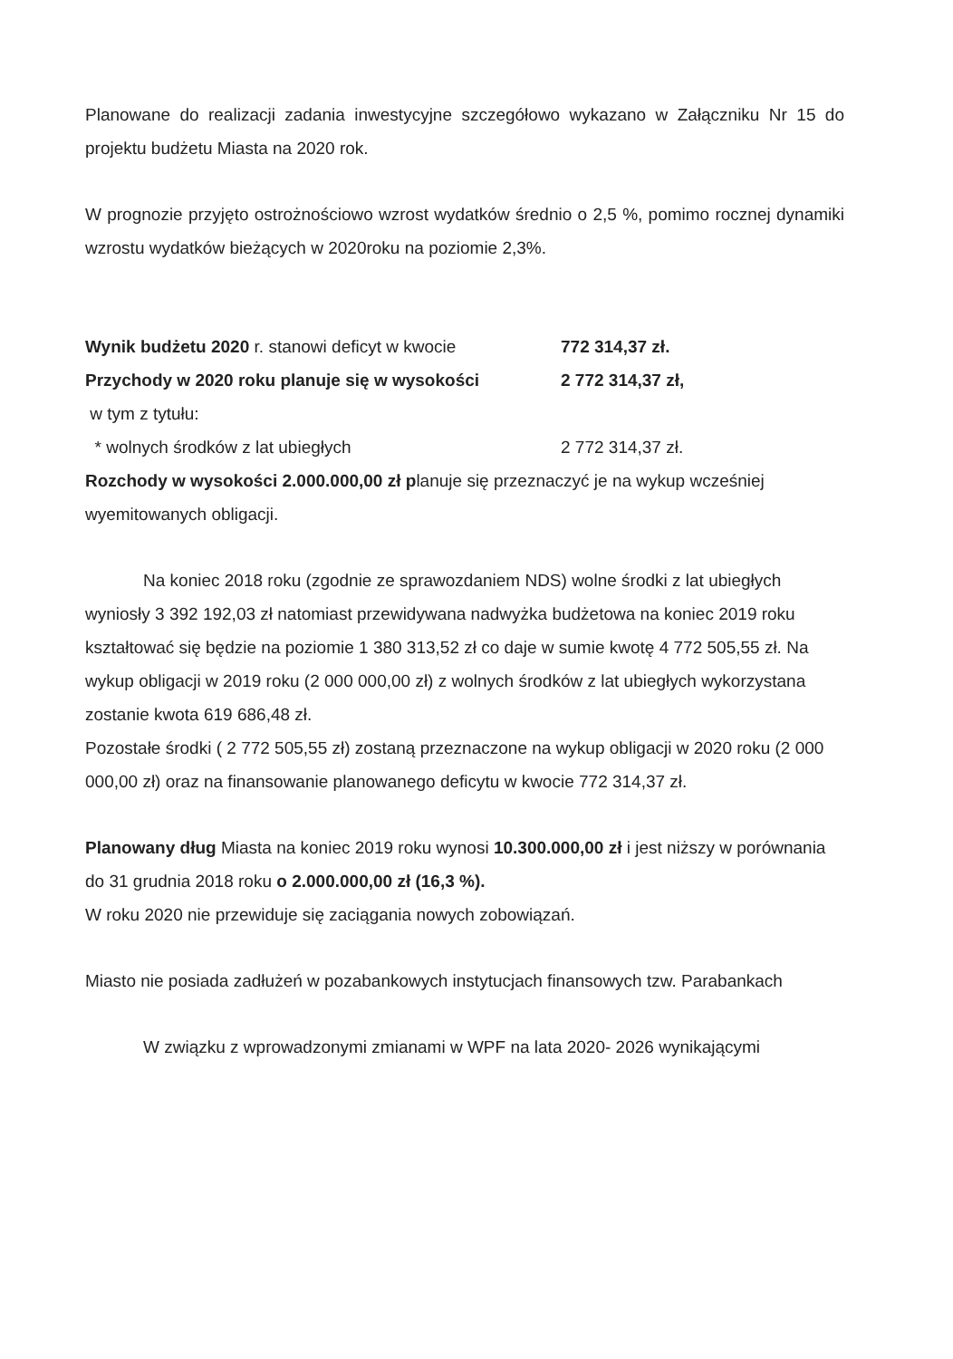Planowane do realizacji zadania inwestycyjne szczegółowo wykazano w Załączniku Nr 15 do projektu budżetu Miasta na 2020 rok.
W prognozie przyjęto ostrożnościowo wzrost wydatków średnio o 2,5 %, pomimo rocznej dynamiki wzrostu wydatków bieżących w 2020roku na poziomie 2,3%.
Wynik budżetu 2020 r. stanowi deficyt w kwocie 772 314,37 zł.
Przychody w 2020 roku planuje się w wysokości 2 772 314,37 zł,
w tym z tytułu:
* wolnych środków z lat ubiegłych 2 772 314,37 zł.
Rozchody w wysokości 2.000.000,00 zł planuje się przeznaczyć je na wykup wcześniej wyemitowanych obligacji.
Na koniec 2018 roku (zgodnie ze sprawozdaniem NDS) wolne środki z lat ubiegłych wyniosły 3 392 192,03 zł natomiast przewidywana nadwyżka budżetowa na koniec 2019 roku kształtować się będzie na poziomie 1 380 313,52 zł co daje w sumie kwotę 4 772 505,55 zł. Na wykup obligacji w 2019 roku (2 000 000,00 zł) z wolnych środków z lat ubiegłych wykorzystana zostanie kwota 619 686,48 zł.
Pozostałe środki ( 2 772 505,55 zł) zostaną przeznaczone na wykup obligacji w 2020 roku (2 000 000,00 zł) oraz na finansowanie planowanego deficytu w kwocie 772 314,37 zł.
Planowany dług Miasta na koniec 2019 roku wynosi 10.300.000,00 zł i jest niższy w porównania do 31 grudnia 2018 roku o 2.000.000,00 zł (16,3 %).
W roku 2020 nie przewiduje się zaciągania nowych zobowiązań.
Miasto nie posiada zadłużeń w pozabankowych instytucjach finansowych tzw. Parabankach
W związku z wprowadzonymi zmianami w WPF na lata 2020- 2026 wynikającymi